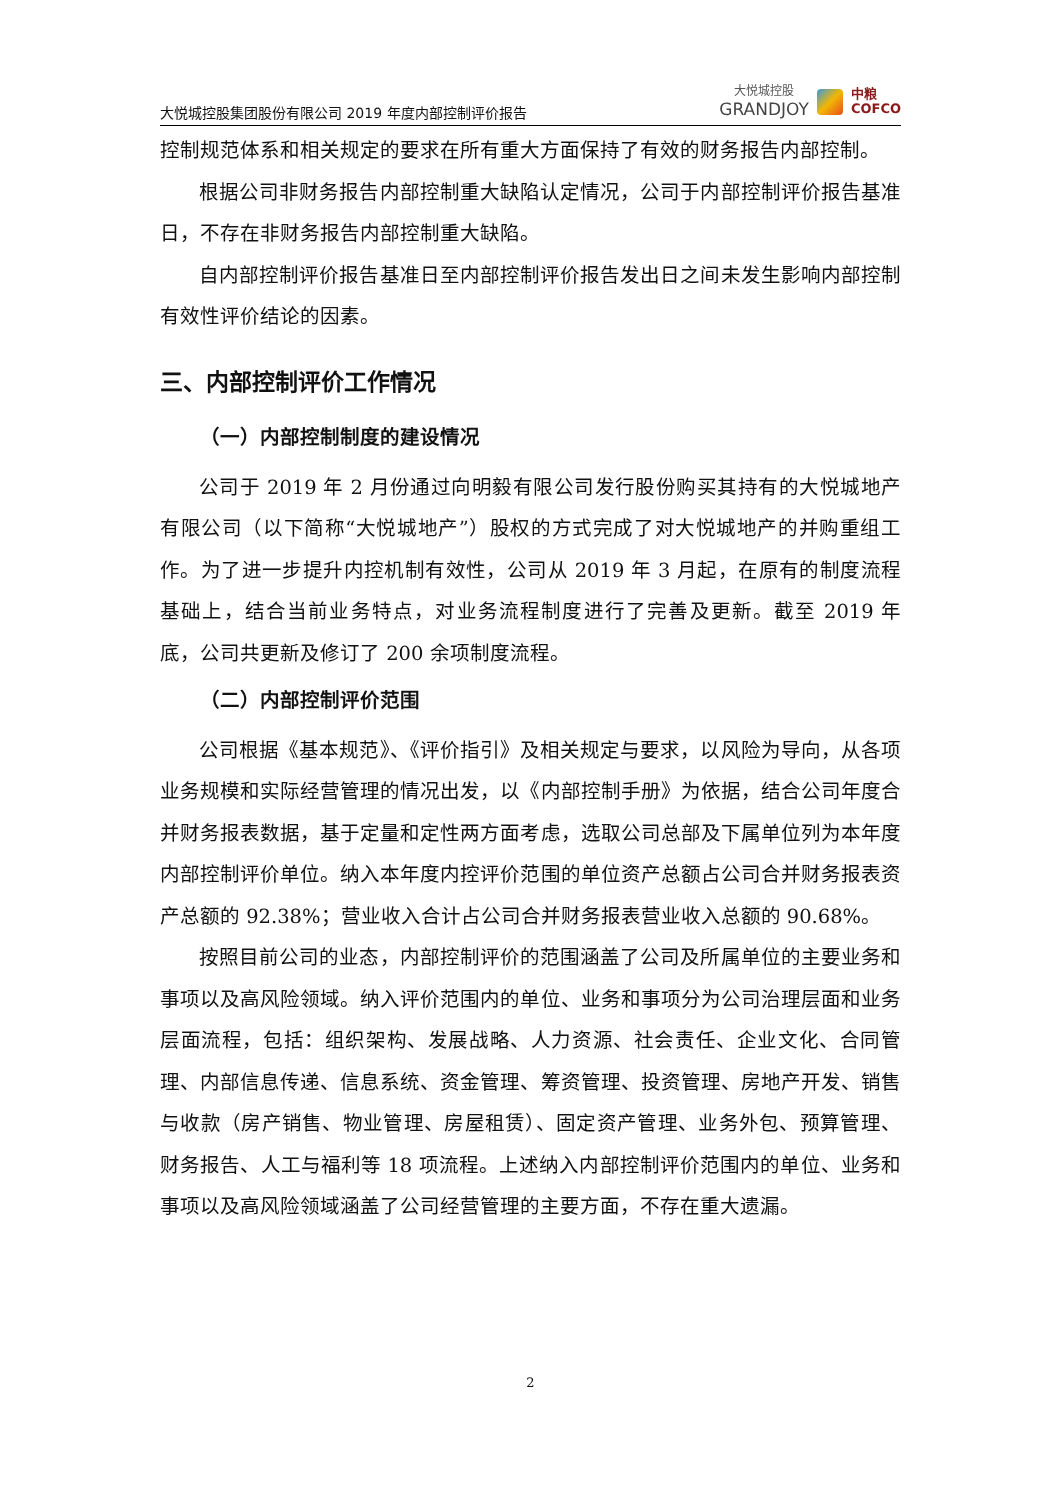大悦城控股集团股份有限公司 2019 年度内部控制评价报告
大悦城控股
GRANDJOY
中粮
COFCO
控制规范体系和相关规定的要求在所有重大方面保持了有效的财务报告内部控制。
根据公司非财务报告内部控制重大缺陷认定情况，公司于内部控制评价报告基准日，不存在非财务报告内部控制重大缺陷。
自内部控制评价报告基准日至内部控制评价报告发出日之间未发生影响内部控制有效性评价结论的因素。
三、内部控制评价工作情况
（一）内部控制制度的建设情况
公司于 2019 年 2 月份通过向明毅有限公司发行股份购买其持有的大悦城地产有限公司（以下简称“大悦城地产”）股权的方式完成了对大悦城地产的并购重组工作。为了进一步提升内控机制有效性，公司从 2019 年 3 月起，在原有的制度流程基础上，结合当前业务特点，对业务流程制度进行了完善及更新。截至 2019 年底，公司共更新及修订了 200 余项制度流程。
（二）内部控制评价范围
公司根据《基本规范》、《评价指引》及相关规定与要求，以风险为导向，从各项业务规模和实际经营管理的情况出发，以《内部控制手册》为依据，结合公司年度合并财务报表数据，基于定量和定性两方面考虑，选取公司总部及下属单位列为本年度内部控制评价单位。纳入本年度内控评价范围的单位资产总额占公司合并财务报表资产总额的 92.38%；营业收入合计占公司合并财务报表营业收入总额的 90.68%。
按照目前公司的业态，内部控制评价的范围涵盖了公司及所属单位的主要业务和事项以及高风险领域。纳入评价范围内的单位、业务和事项分为公司治理层面和业务层面流程，包括：组织架构、发展战略、人力资源、社会责任、企业文化、合同管理、内部信息传递、信息系统、资金管理、筹资管理、投资管理、房地产开发、销售与收款（房产销售、物业管理、房屋租赁）、固定资产管理、业务外包、预算管理、财务报告、人工与福利等 18 项流程。上述纳入内部控制评价范围内的单位、业务和事项以及高风险领域涵盖了公司经营管理的主要方面，不存在重大遗漏。
2